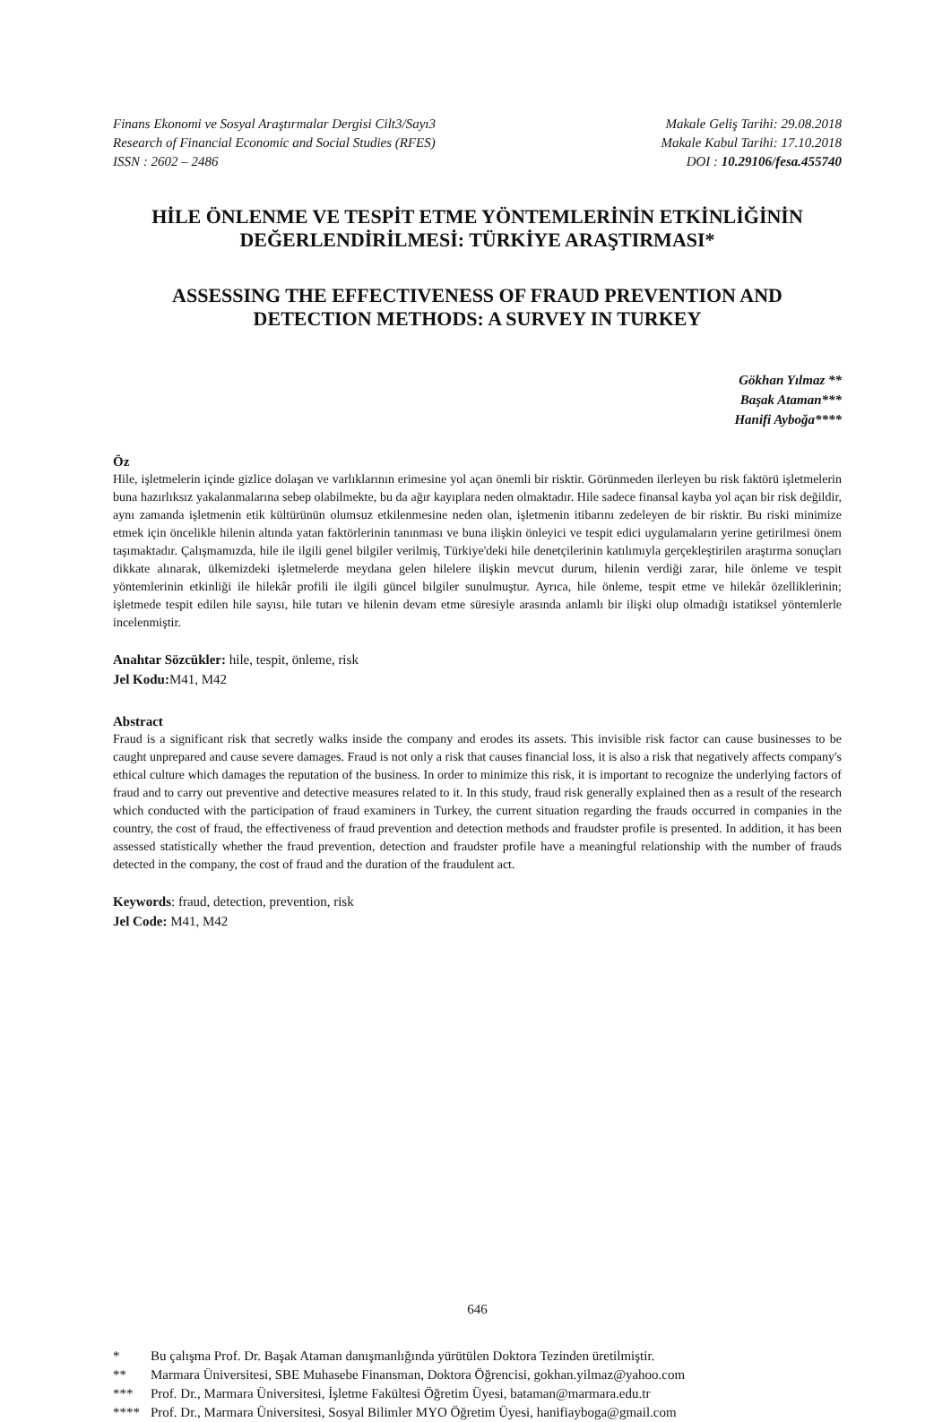Finans Ekonomi ve Sosyal Araştırmalar Dergisi Cilt3/Sayı3
Research of Financial Economic and Social Studies (RFES)
ISSN : 2602 – 2486
Makale Geliş Tarihi: 29.08.2018
Makale Kabul Tarihi: 17.10.2018
DOI : 10.29106/fesa.455740
HİLE ÖNLENME VE TESPİT ETME YÖNTEMLERİNİN ETKİNLİĞİNİN DEĞERLENDİRİLMESİ: TÜRKİYE ARAŞTIRMASI*
ASSESSING THE EFFECTIVENESS OF FRAUD PREVENTION AND DETECTION METHODS: A SURVEY IN TURKEY
Gökhan Yılmaz **
Başak Ataman***
Hanifi Ayboğa****
Öz
Hile, işletmelerin içinde gizlice dolaşan ve varlıklarının erimesine yol açan önemli bir risktir. Görünmeden ilerleyen bu risk faktörü işletmelerin buna hazırlıksız yakalanmalarına sebep olabilmekte, bu da ağır kayıplara neden olmaktadır. Hile sadece finansal kayba yol açan bir risk değildir, aynı zamanda işletmenin etik kültürünün olumsuz etkilenmesine neden olan, işletmenin itibarını zedeleyen de bir risktir. Bu riski minimize etmek için öncelikle hilenin altında yatan faktörlerinin tanınması ve buna ilişkin önleyici ve tespit edici uygulamaların yerine getirilmesi önem taşımaktadır. Çalışmamızda, hile ile ilgili genel bilgiler verilmiş, Türkiye'deki hile denetçilerinin katılımıyla gerçekleştirilen araştırma sonuçları dikkate alınarak, ülkemizdeki işletmelerde meydana gelen hilelere ilişkin mevcut durum, hilenin verdiği zarar, hile önleme ve tespit yöntemlerinin etkinliği ile hilekâr profili ile ilgili güncel bilgiler sunulmuştur. Ayrıca, hile önleme, tespit etme ve hilekâr özelliklerinin; işletmede tespit edilen hile sayısı, hile tutarı ve hilenin devam etme süresiyle arasında anlamlı bir ilişki olup olmadığı istatiksel yöntemlerle incelenmiştir.
Anahtar Sözcükler: hile, tespit, önleme, risk
Jel Kodu: M41, M42
Abstract
Fraud is a significant risk that secretly walks inside the company and erodes its assets. This invisible risk factor can cause businesses to be caught unprepared and cause severe damages. Fraud is not only a risk that causes financial loss, it is also a risk that negatively affects company's ethical culture which damages the reputation of the business. In order to minimize this risk, it is important to recognize the underlying factors of fraud and to carry out preventive and detective measures related to it. In this study, fraud risk generally explained then as a result of the research which conducted with the participation of fraud examiners in Turkey, the current situation regarding the frauds occurred in companies in the country, the cost of fraud, the effectiveness of fraud prevention and detection methods and fraudster profile is presented. In addition, it has been assessed statistically whether the fraud prevention, detection and fraudster profile have a meaningful relationship with the number of frauds detected in the company, the cost of fraud and the duration of the fraudulent act.
Keywords: fraud, detection, prevention, risk
Jel Code: M41, M42
646
* Bu çalışma Prof. Dr. Başak Ataman danışmanlığında yürütülen Doktora Tezinden üretilmiştir.
** Marmara Üniversitesi, SBE Muhasebe Finansman, Doktora Öğrencisi, gokhan.yilmaz@yahoo.com
*** Prof. Dr., Marmara Üniversitesi, İşletme Fakültesi Öğretim Üyesi, bataman@marmara.edu.tr
**** Prof. Dr., Marmara Üniversitesi, Sosyal Bilimler MYO Öğretim Üyesi, hanifiayboga@gmail.com